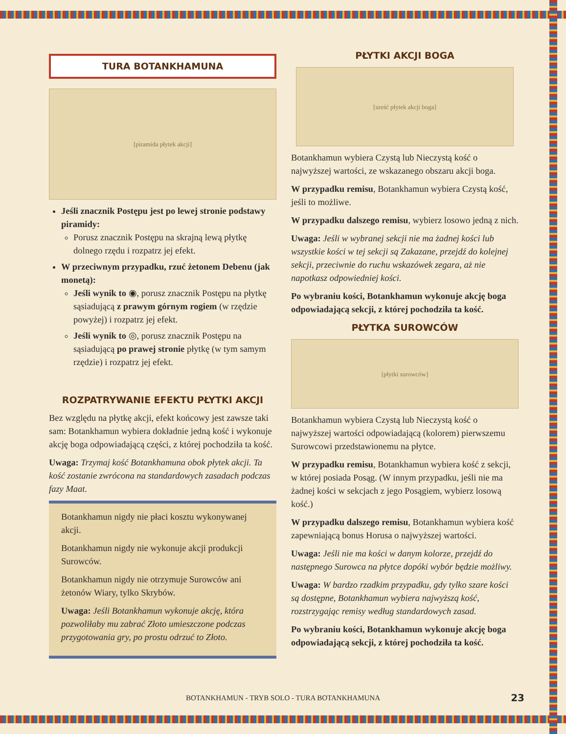TURA BOTANKHAMUNA
[piramida płytek akcji]
Jeśli znacznik Postępu jest po lewej stronie podstawy piramidy:
Porusz znacznik Postępu na skrajną lewą płytkę dolnego rzędu i rozpatrz jej efekt.
W przeciwnym przypadku, rzuć żetonem Debenu (jak monetą):
Jeśli wynik to ◉, porusz znacznik Postępu na płytkę sąsiadującą z prawym górnym rogiem (w rzędzie powyżej) i rozpatrz jej efekt.
Jeśli wynik to ◎, porusz znacznik Postępu na sąsiadującą po prawej stronie płytkę (w tym samym rzędzie) i rozpatrz jej efekt.
ROZPATRYWANIE EFEKTU PŁYTKI AKCJI
Bez względu na płytkę akcji, efekt końcowy jest zawsze taki sam: Botankhamun wybiera dokładnie jedną kość i wykonuje akcję boga odpowiadającą części, z której pochodziła ta kość.
Uwaga: Trzymaj kość Botankhamuna obok płytek akcji. Ta kość zostanie zwrócona na standardowych zasadach podczas fazy Maat.
Botankhamun nigdy nie płaci kosztu wykonywanej akcji.
Botankhamun nigdy nie wykonuje akcji produkcji Surowców.
Botankhamun nigdy nie otrzymuje Surowców ani żetonów Wiary, tylko Skrybów.
Uwaga: Jeśli Botankhamun wykonuje akcję, która pozwoliłaby mu zabrać Złoto umieszczone podczas przygotowania gry, po prostu odrzuć to Złoto.
PŁYTKI AKCJI BOGA
[sześć płytek akcji boga]
Botankhamun wybiera Czystą lub Nieczystą kość o najwyższej wartości, ze wskazanego obszaru akcji boga.
W przypadku remisu, Botankhamun wybiera Czystą kość, jeśli to możliwe.
W przypadku dalszego remisu, wybierz losowo jedną z nich.
Uwaga: Jeśli w wybranej sekcji nie ma żadnej kości lub wszystkie kości w tej sekcji są Zakazane, przejdź do kolejnej sekcji, przeciwnie do ruchu wskazówek zegara, aż nie napotkasz odpowiedniej kości.
Po wybraniu kości, Botankhamun wykonuje akcję boga odpowiadającą sekcji, z której pochodziła ta kość.
PŁYTKA SUROWCÓW
[płytki surowców]
Botankhamun wybiera Czystą lub Nieczystą kość o najwyższej wartości odpowiadającą (kolorem) pierwszemu Surowcowi przedstawionemu na płytce.
W przypadku remisu, Botankhamun wybiera kość z sekcji, w której posiada Posąg. (W innym przypadku, jeśli nie ma żadnej kości w sekcjach z jego Posągiem, wybierz losową kość.)
W przypadku dalszego remisu, Botankhamun wybiera kość zapewniającą bonus Horusa o najwyższej wartości.
Uwaga: Jeśli nie ma kości w danym kolorze, przejdź do następnego Surowca na płytce dopóki wybór będzie możliwy.
Uwaga: W bardzo rzadkim przypadku, gdy tylko szare kości są dostępne, Botankhamun wybiera najwyższą kość, rozstrzygając remisy według standardowych zasad.
Po wybraniu kości, Botankhamun wykonuje akcję boga odpowiadającą sekcji, z której pochodziła ta kość.
BOTANKHAMUN - TRYB SOLO - TURA BOTANKHAMUNA
23